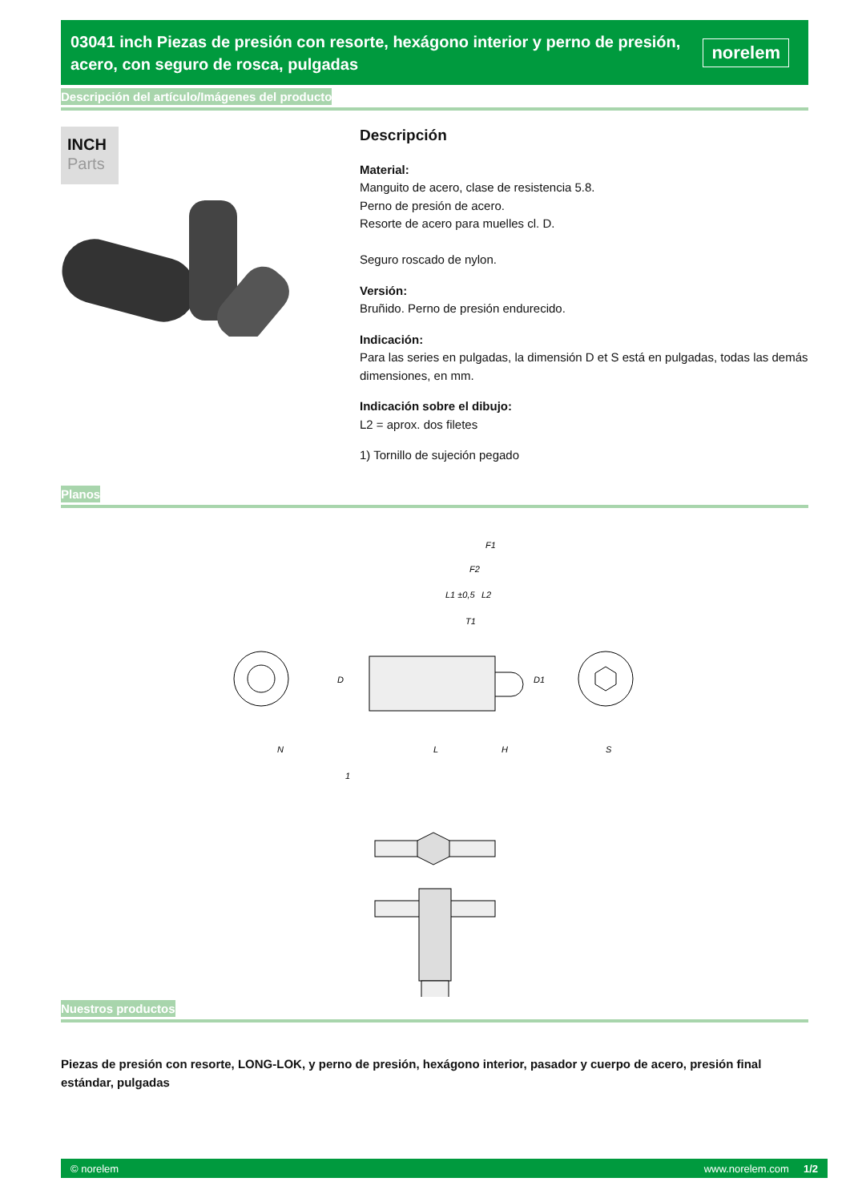03041 inch Piezas de presión con resorte, hexágono interior y perno de presión, acero, con seguro de rosca, pulgadas
norelem
Descripción del artículo/Imágenes del producto
INCH
Parts
Descripción
Material:
Manguito de acero, clase de resistencia 5.8.
Perno de presión de acero.
Resorte de acero para muelles cl. D.
Seguro roscado de nylon.
Versión:
Bruñido. Perno de presión endurecido.
Indicación:
Para las series en pulgadas, la dimensión D et S está en pulgadas, todas las demás dimensiones, en mm.
Indicación sobre el dibujo:
L2 = aprox. dos filetes
1) Tornillo de sujeción pegado
Planos
N
L
H
S
D
D1
F1
F2
L1 ±0,5
L2
T1
1
Nuestros productos
Piezas de presión con resorte, LONG-LOK, y perno de presión, hexágono interior, pasador y cuerpo de acero, presión final estándar, pulgadas
© norelem www.norelem.com 1/2